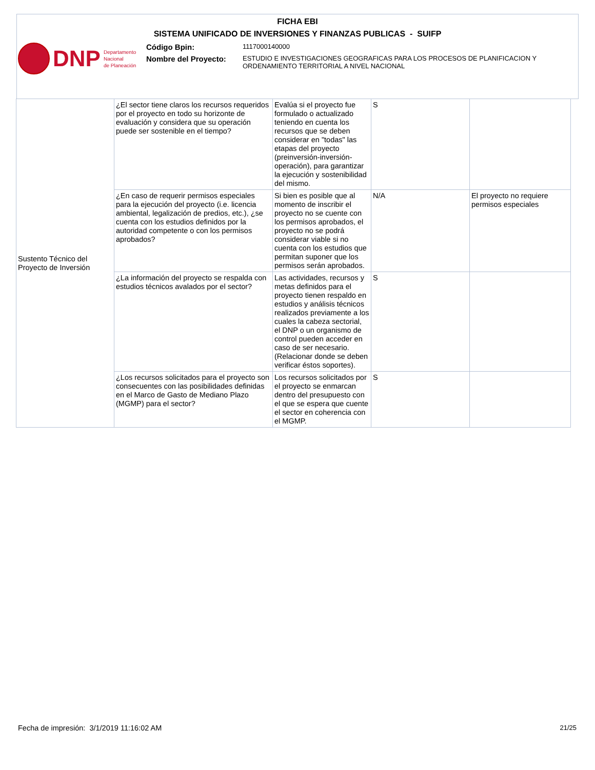FICHA EBI
SISTEMA UNIFICADO DE INVERSIONES Y FINANZAS PUBLICAS - SUIFP
DNP Departamento
Nacional
de Planeación
Código Bpin:
1117000140000
Nombre del Proyecto:
ESTUDIO E INVESTIGACIONES GEOGRAFICAS PARA LOS PROCESOS DE PLANIFICACION Y ORDENAMIENTO TERRITORIAL A NIVEL NACIONAL
| Sustento Técnico del Proyecto de Inversión | ¿El sector tiene claros los recursos requeridos por el proyecto en todo su horizonte de evaluación y considera que su operación puede ser sostenible en el tiempo? | Evalúa si el proyecto fue formulado o actualizado teniendo en cuenta los recursos que se deben considerar en "todas" las etapas del proyecto (preinversión-inversión-operación), para garantizar la ejecución y sostenibilidad del mismo. | S | |
| | ¿En caso de requerir permisos especiales para la ejecución del proyecto (i.e. licencia ambiental, legalización de predios, etc.), ¿se cuenta con los estudios definidos por la autoridad competente o con los permisos aprobados? | Si bien es posible que al momento de inscribir el proyecto no se cuente con los permisos aprobados, el proyecto no se podrá considerar viable si no cuenta con los estudios que permitan suponer que los permisos serán aprobados. | N/A | El proyecto no requiere permisos especiales |
| | ¿La información del proyecto se respalda con estudios técnicos avalados por el sector? | Las actividades, recursos y metas definidos para el proyecto tienen respaldo en estudios y análisis técnicos realizados previamente a los cuales la cabeza sectorial, el DNP o un organismo de control pueden acceder en caso de ser necesario. (Relacionar donde se deben verificar éstos soportes). | S | |
| | ¿Los recursos solicitados para el proyecto son consecuentes con las posibilidades definidas en el Marco de Gasto de Mediano Plazo (MGMP) para el sector? | Los recursos solicitados por el proyecto se enmarcan dentro del presupuesto con el que se espera que cuente el sector en coherencia con el MGMP. | S | |
Fecha de impresión: 3/1/2019 11:16:02 AM
21/25